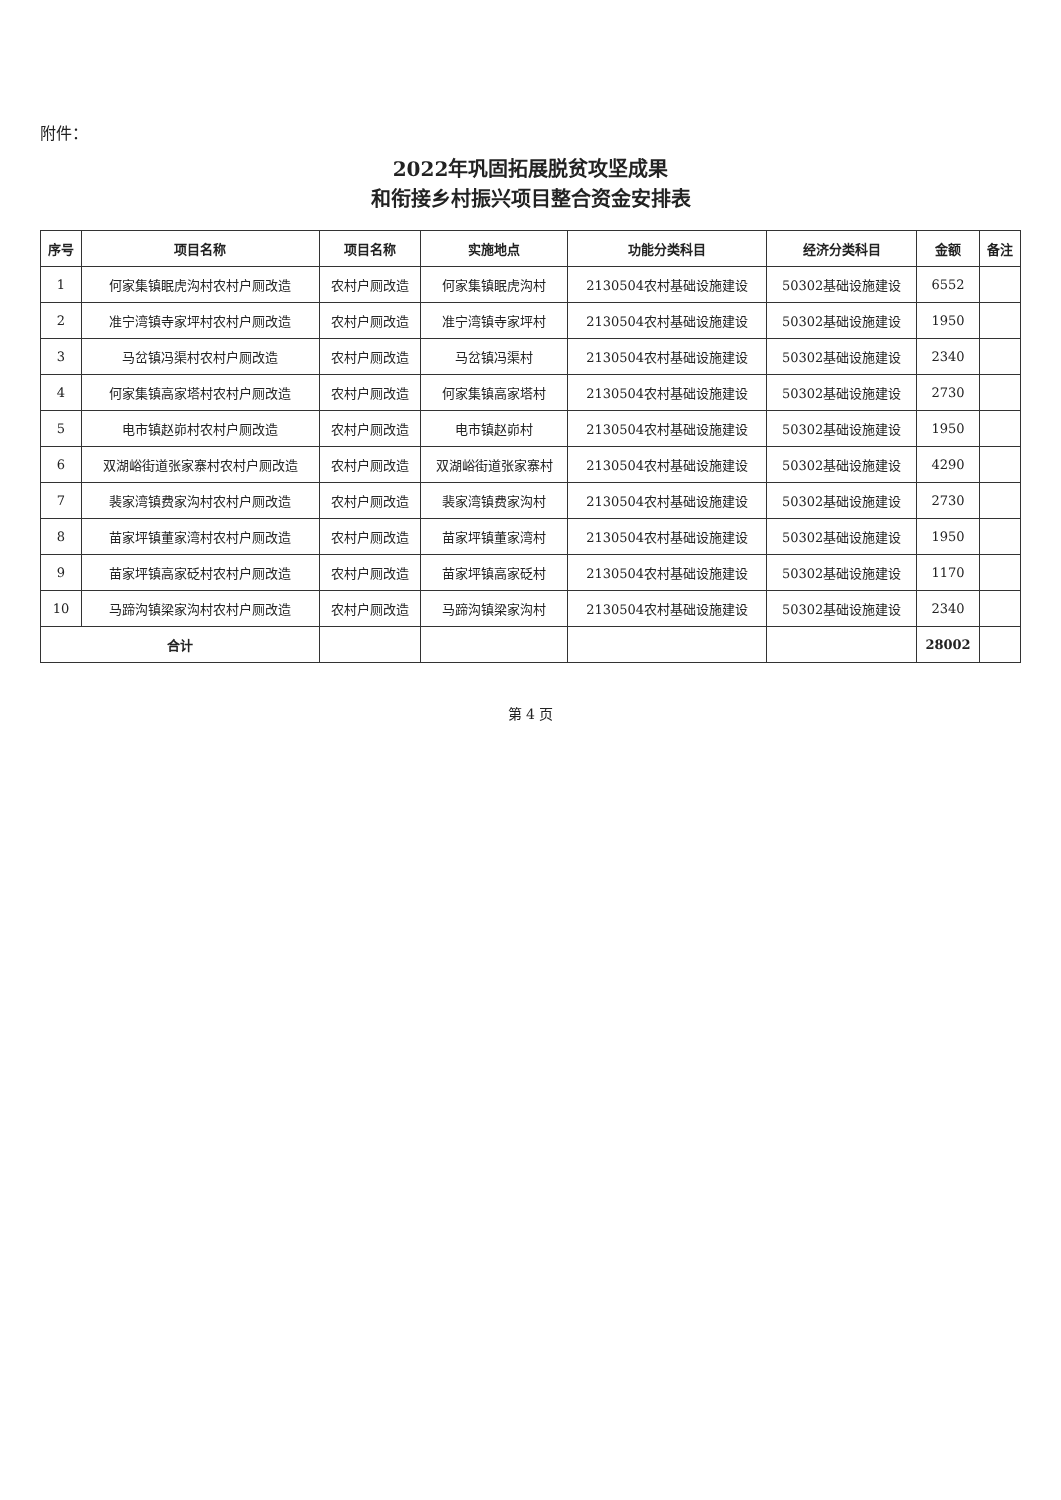附件：
2022年巩固拓展脱贫攻坚成果
和衔接乡村振兴项目整合资金安排表
| 序号 | 项目名称 | 项目名称 | 实施地点 | 功能分类科目 | 经济分类科目 | 金额 | 备注 |
| --- | --- | --- | --- | --- | --- | --- | --- |
| 1 | 何家集镇眠虎沟村农村户厕改造 | 农村户厕改造 | 何家集镇眠虎沟村 | 2130504农村基础设施建设 | 50302基础设施建设 | 6552 | |
| 2 | 准宁湾镇寺家坪村农村户厕改造 | 农村户厕改造 | 准宁湾镇寺家坪村 | 2130504农村基础设施建设 | 50302基础设施建设 | 1950 | |
| 3 | 马岔镇冯渠村农村户厕改造 | 农村户厕改造 | 马岔镇冯渠村 | 2130504农村基础设施建设 | 50302基础设施建设 | 2340 | |
| 4 | 何家集镇高家塔村农村户厕改造 | 农村户厕改造 | 何家集镇高家塔村 | 2130504农村基础设施建设 | 50302基础设施建设 | 2730 | |
| 5 | 电市镇赵峁村农村户厕改造 | 农村户厕改造 | 电市镇赵峁村 | 2130504农村基础设施建设 | 50302基础设施建设 | 1950 | |
| 6 | 双湖峪街道张家寨村农村户厕改造 | 农村户厕改造 | 双湖峪街道张家寨村 | 2130504农村基础设施建设 | 50302基础设施建设 | 4290 | |
| 7 | 裴家湾镇费家沟村农村户厕改造 | 农村户厕改造 | 裴家湾镇费家沟村 | 2130504农村基础设施建设 | 50302基础设施建设 | 2730 | |
| 8 | 苗家坪镇董家湾村农村户厕改造 | 农村户厕改造 | 苗家坪镇董家湾村 | 2130504农村基础设施建设 | 50302基础设施建设 | 1950 | |
| 9 | 苗家坪镇高家砭村农村户厕改造 | 农村户厕改造 | 苗家坪镇高家砭村 | 2130504农村基础设施建设 | 50302基础设施建设 | 1170 | |
| 10 | 马蹄沟镇梁家沟村农村户厕改造 | 农村户厕改造 | 马蹄沟镇梁家沟村 | 2130504农村基础设施建设 | 50302基础设施建设 | 2340 | |
| 合计 | | | | | | 28002 | |
第 4 页